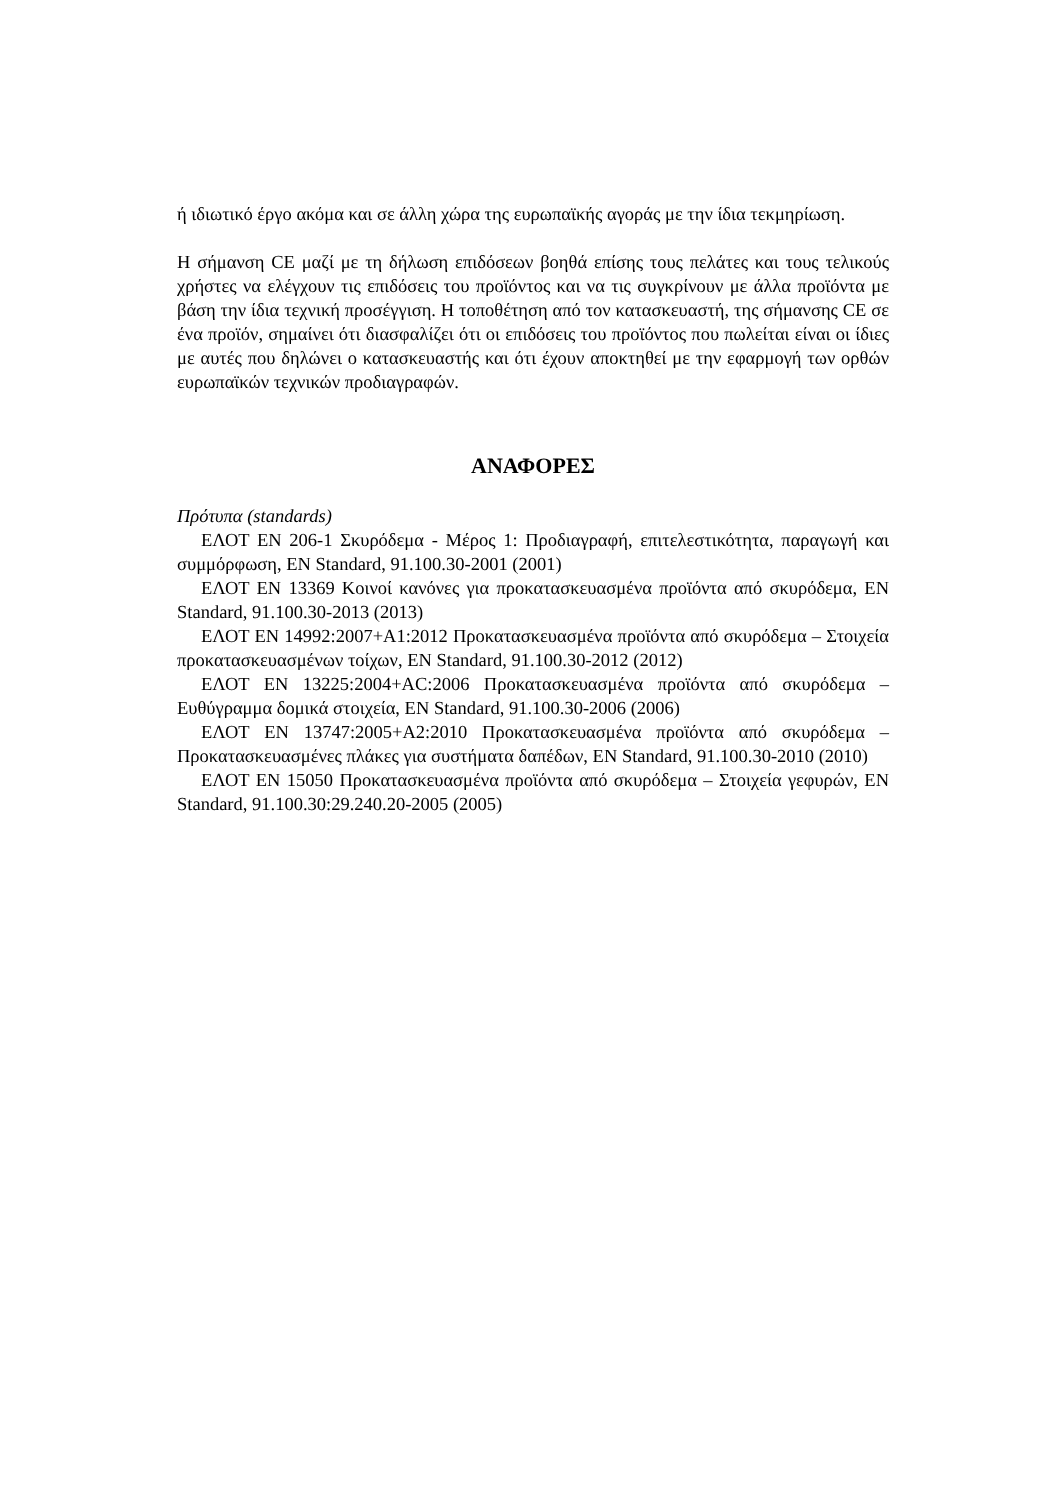ή ιδιωτικό έργο ακόμα και σε άλλη χώρα της ευρωπαϊκής αγοράς με την ίδια τεκμηρίωση.
Η σήμανση CE μαζί με τη δήλωση επιδόσεων βοηθά επίσης τους πελάτες και τους τελικούς χρήστες να ελέγχουν τις επιδόσεις του προϊόντος και να τις συγκρίνουν με άλλα προϊόντα με βάση την ίδια τεχνική προσέγγιση. Η τοποθέτηση από τον κατασκευαστή, της σήμανσης CE σε ένα προϊόν, σημαίνει ότι διασφαλίζει ότι οι επιδόσεις του προϊόντος που πωλείται είναι οι ίδιες με αυτές που δηλώνει ο κατασκευαστής και ότι έχουν αποκτηθεί με την εφαρμογή των ορθών ευρωπαϊκών τεχνικών προδιαγραφών.
ΑΝΑΦΟΡΕΣ
Πρότυπα (standards)
ΕΛΟΤ EN 206-1 Σκυρόδεμα - Μέρος 1: Προδιαγραφή, επιτελεστικότητα, παραγωγή και συμμόρφωση, EN Standard, 91.100.30-2001 (2001)
ΕΛΟΤ EN 13369 Κοινοί κανόνες για προκατασκευασμένα προϊόντα από σκυρόδεμα, EN Standard, 91.100.30-2013 (2013)
ΕΛΟΤ EN 14992:2007+A1:2012 Προκατασκευασμένα προϊόντα από σκυρόδεμα – Στοιχεία προκατασκευασμένων τοίχων, EN Standard, 91.100.30-2012 (2012)
ΕΛΟΤ EN 13225:2004+AC:2006 Προκατασκευασμένα προϊόντα από σκυρόδεμα – Ευθύγραμμα δομικά στοιχεία, EN Standard, 91.100.30-2006 (2006)
ΕΛΟΤ EN 13747:2005+A2:2010 Προκατασκευασμένα προϊόντα από σκυρόδεμα – Προκατασκευασμένες πλάκες για συστήματα δαπέδων, EN Standard, 91.100.30-2010 (2010)
ΕΛΟΤ EN 15050 Προκατασκευασμένα προϊόντα από σκυρόδεμα – Στοιχεία γεφυρών, EN Standard, 91.100.30:29.240.20-2005 (2005)